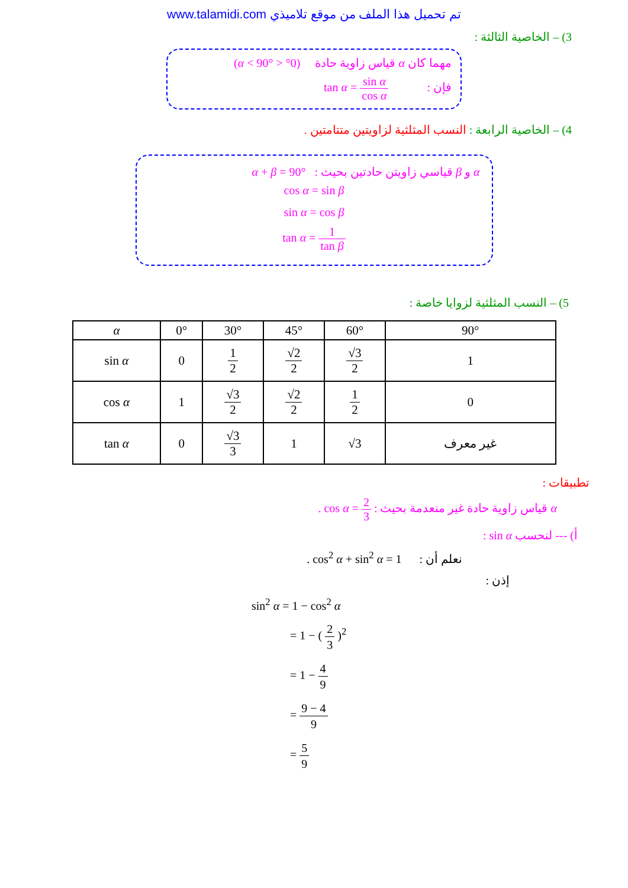www.talamidi.com تم تحميل هذا الملف من موقع تلاميذي
3) – الخاصية الثالثة :
مهما كان α قياس زاوية حادة (0° < α < 90°)
فإن : tan α = sin α cos α
4) – الخاصية الرابعة : النسب المثلثية لزاويتين متتامتين .
α و β قياسي زاويتن حادتين بحيث : α + β = 90°
cos α = sin β
sin α = cos β
tan α = 1 tan β
5) – النسب المثلثية لزوايا خاصة :
| α | 0° | 30° | 45° | 60° | 90° |
| --- | --- | --- | --- | --- | --- |
| sin α | 0 | 1 2 | √2 2 | √3 2 | 1 |
| cos α | 1 | √3 2 | √2 2 | 1 2 | 0 |
| tan α | 0 | √3 3 | 1 | √3 | غير معرف |
تطبيقات :
α قياس زاوية حادة غير منعدمة بحيث : cos α = 2 3 .
أ) --- لنحسب sin α :
نعلم أن : cos<sup>2</sup> α + sin<sup>2</sup> α = 1 .
إذن :
sin<sup>2</sup> α = 1 − cos<sup>2</sup> α
= 1 − ( 2 3 )<sup>2</sup>
= 1 − 4 9
= 9 − 4 9
= 5 9